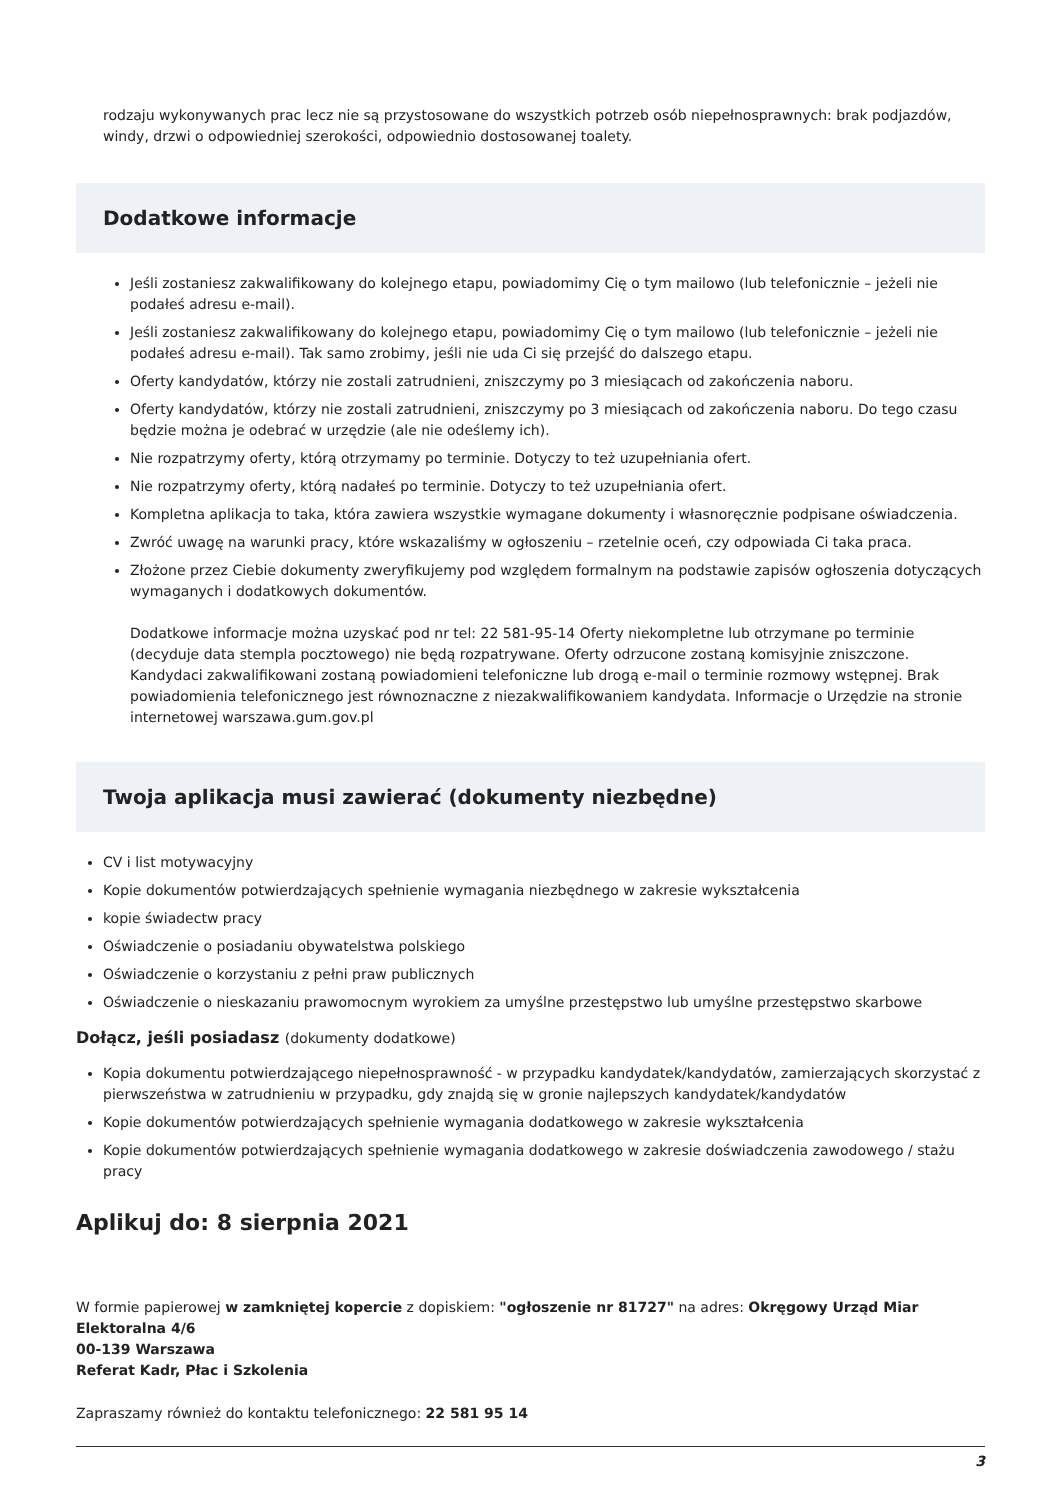rodzaju wykonywanych prac lecz nie są przystosowane do wszystkich potrzeb osób niepełnosprawnych: brak podjazdów, windy, drzwi o odpowiedniej szerokości, odpowiednio dostosowanej toalety.
Dodatkowe informacje
Jeśli zostaniesz zakwalifikowany do kolejnego etapu, powiadomimy Cię o tym mailowo (lub telefonicznie – jeżeli nie podałeś adresu e-mail).
Jeśli zostaniesz zakwalifikowany do kolejnego etapu, powiadomimy Cię o tym mailowo (lub telefonicznie – jeżeli nie podałeś adresu e-mail). Tak samo zrobimy, jeśli nie uda Ci się przejść do dalszego etapu.
Oferty kandydatów, którzy nie zostali zatrudnieni, zniszczymy po 3 miesiącach od zakończenia naboru.
Oferty kandydatów, którzy nie zostali zatrudnieni, zniszczymy po 3 miesiącach od zakończenia naboru. Do tego czasu będzie można je odebrać w urzędzie (ale nie odeślemy ich).
Nie rozpatrzymy oferty, którą otrzymamy po terminie. Dotyczy to też uzupełniania ofert.
Nie rozpatrzymy oferty, którą nadałeś po terminie. Dotyczy to też uzupełniania ofert.
Kompletna aplikacja to taka, która zawiera wszystkie wymagane dokumenty i własnoręcznie podpisane oświadczenia.
Zwróć uwagę na warunki pracy, które wskazaliśmy w ogłoszeniu – rzetelnie oceń, czy odpowiada Ci taka praca.
Złożone przez Ciebie dokumenty zweryfikujemy pod względem formalnym na podstawie zapisów ogłoszenia dotyczących wymaganych i dodatkowych dokumentów.
Dodatkowe informacje można uzyskać pod nr tel: 22 581-95-14 Oferty niekompletne lub otrzymane po terminie (decyduje data stempla pocztowego) nie będą rozpatrywane. Oferty odrzucone zostaną komisyjnie zniszczone. Kandydaci zakwalifikowani zostaną powiadomieni telefoniczne lub drogą e-mail o terminie rozmowy wstępnej. Brak powiadomienia telefonicznego jest równoznaczne z niezakwalifikowaniem kandydata. Informacje o Urzędzie na stronie internetowej warszawa.gum.gov.pl
Twoja aplikacja musi zawierać (dokumenty niezbędne)
CV i list motywacyjny
Kopie dokumentów potwierdzających spełnienie wymagania niezbędnego w zakresie wykształcenia
kopie świadectw pracy
Oświadczenie o posiadaniu obywatelstwa polskiego
Oświadczenie o korzystaniu z pełni praw publicznych
Oświadczenie o nieskazaniu prawomocnym wyrokiem za umyślne przestępstwo lub umyślne przestępstwo skarbowe
Dołącz, jeśli posiadasz (dokumenty dodatkowe)
Kopia dokumentu potwierdzającego niepełnosprawność - w przypadku kandydatek/kandydatów, zamierzających skorzystać z pierwszeństwa w zatrudnieniu w przypadku, gdy znajdą się w gronie najlepszych kandydatek/kandydatów
Kopie dokumentów potwierdzających spełnienie wymagania dodatkowego w zakresie wykształcenia
Kopie dokumentów potwierdzających spełnienie wymagania dodatkowego w zakresie doświadczenia zawodowego / stażu pracy
Aplikuj do: 8 sierpnia 2021
W formie papierowej w zamkniętej kopercie z dopiskiem: "ogłoszenie nr 81727" na adres: Okręgowy Urząd Miar
Elektoralna 4/6
00-139 Warszawa
Referat Kadr, Płac i Szkolenia
Zapraszamy również do kontaktu telefonicznego: 22 581 95 14
3